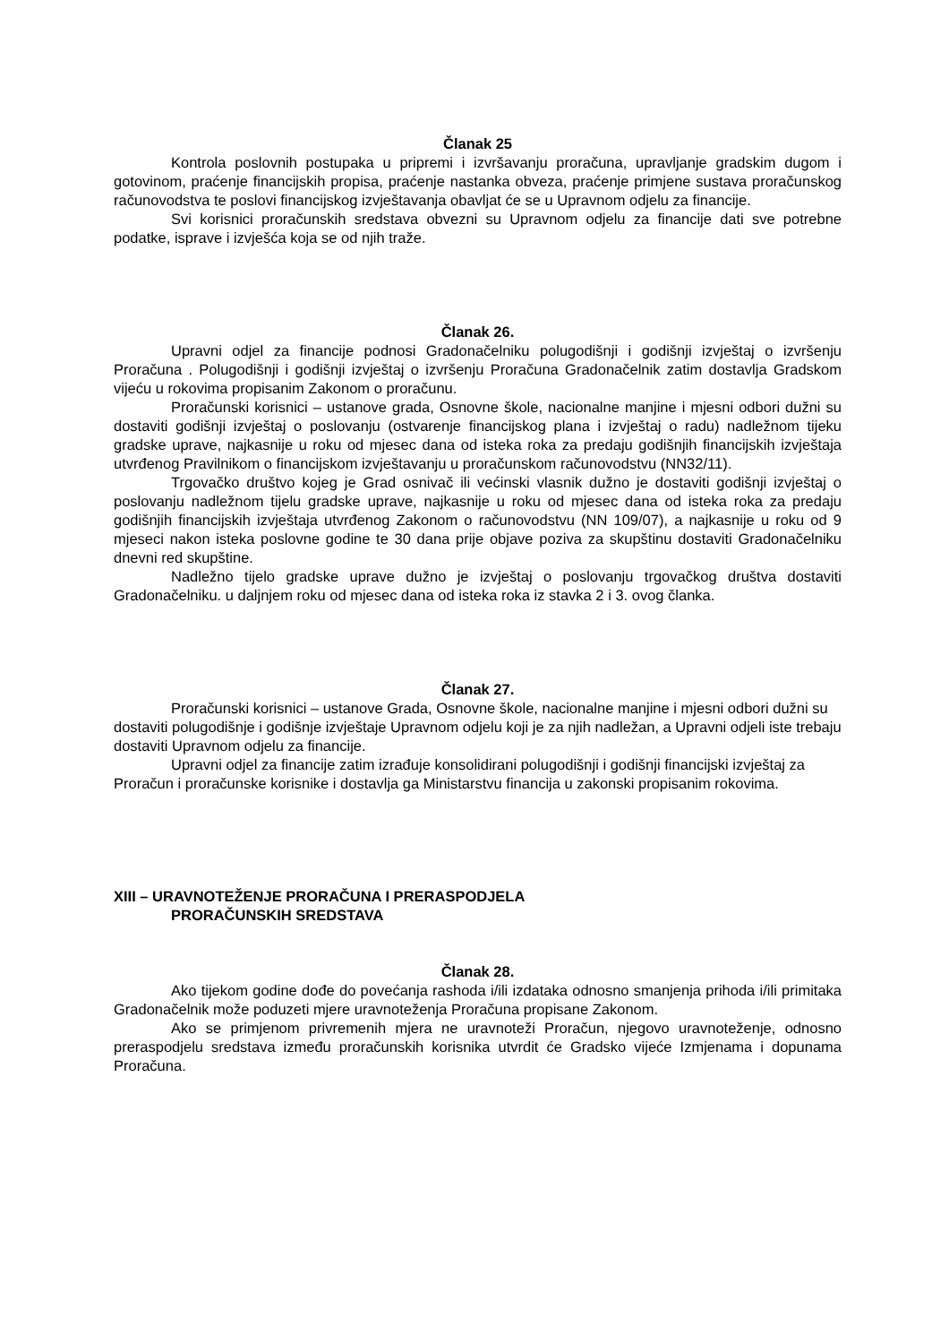Članak 25
Kontrola poslovnih postupaka u pripremi i izvršavanju proračuna, upravljanje gradskim dugom i gotovinom, praćenje financijskih propisa, praćenje nastanka obveza, praćenje primjene sustava proračunskog računovodstva te poslovi financijskog izvještavanja obavljat će se u Upravnom odjelu za financije.
Svi korisnici proračunskih sredstava obvezni su Upravnom odjelu za financije dati sve potrebne podatke, isprave i izvješća koja se od njih traže.
Članak 26.
Upravni odjel za financije podnosi Gradonačelniku polugodišnji i godišnji izvještaj o izvršenju Proračuna . Polugodišnji i godišnji izvještaj o izvršenju Proračuna Gradonačelnik zatim dostavlja Gradskom vijeću u rokovima propisanim Zakonom o proračunu.
Proračunski korisnici – ustanove grada, Osnovne škole, nacionalne manjine i mjesni odbori dužni su dostaviti godišnji izvještaj o poslovanju (ostvarenje financijskog plana i izvještaj o radu) nadležnom tijeku gradske uprave, najkasnije u roku od mjesec dana od isteka roka za predaju godišnjih financijskih izvještaja utvrđenog Pravilnikom o financijskom izvještavanju u proračunskom računovodstvu (NN32/11).
Trgovačko društvo kojeg je Grad osnivač ili većinski vlasnik dužno je dostaviti godišnji izvještaj o poslovanju nadležnom tijelu gradske uprave, najkasnije u roku od mjesec dana od isteka roka za predaju godišnjih financijskih izvještaja utvrđenog Zakonom o računovodstvu (NN 109/07), a najkasnije u roku od 9 mjeseci nakon isteka poslovne godine te 30 dana prije objave poziva za skupštinu dostaviti Gradonačelniku dnevni red skupštine.
Nadležno tijelo gradske uprave dužno je izvještaj o poslovanju trgovačkog društva dostaviti Gradonačelniku. u daljnjem roku od mjesec dana od isteka roka iz stavka 2 i 3. ovog članka.
Članak 27.
Proračunski korisnici – ustanove Grada, Osnovne škole, nacionalne manjine i mjesni odbori dužni su dostaviti polugodišnje i godišnje izvještaje Upravnom odjelu koji je za njih nadležan, a Upravni odjeli iste trebaju dostaviti Upravnom odjelu za financije.
Upravni odjel za financije zatim izrađuje konsolidirani polugodišnji i godišnji financijski izvještaj za Proračun i proračunske korisnike i dostavlja ga Ministarstvu financija u zakonski propisanim rokovima.
XIII – URAVNOTEŽENJE PRORAČUNA I PRERASPODJELA
PRORAČUNSKIH SREDSTAVA
Članak 28.
Ako tijekom godine dođe do povećanja rashoda i/ili izdataka odnosno smanjenja prihoda i/ili primitaka Gradonačelnik može poduzeti mjere uravnoteženja Proračuna propisane Zakonom.
Ako se primjenom privremenih mjera ne uravnoteži Proračun, njegovo uravnoteženje, odnosno preraspodjelu sredstava između proračunskih korisnika utvrdit će Gradsko vijeće Izmjenama i dopunama Proračuna.